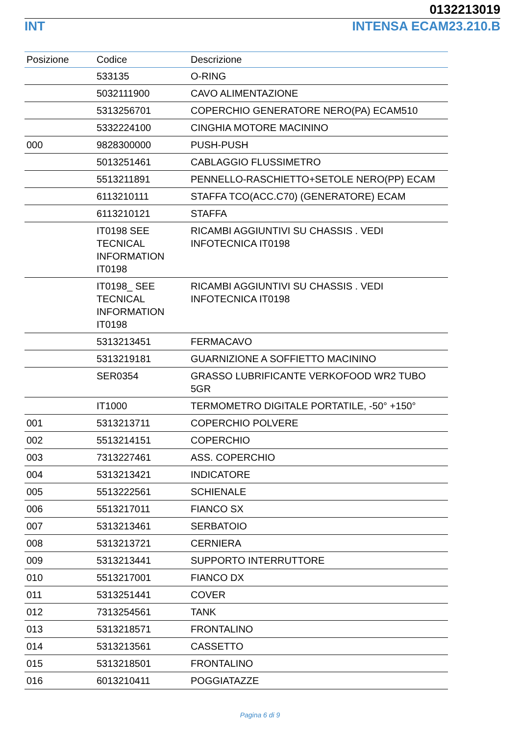0132213019
INT INTENSA ECAM23.210.B
| Posizione | Codice | Descrizione |
| --- | --- | --- |
| | 533135 | O-RING |
| | 5032111900 | CAVO ALIMENTAZIONE |
| | 5313256701 | COPERCHIO GENERATORE NERO(PA) ECAM510 |
| | 5332224100 | CINGHIA MOTORE MACININO |
| 000 | 9828300000 | PUSH-PUSH |
| | 5013251461 | CABLAGGIO FLUSSIMETRO |
| | 5513211891 | PENNELLO-RASCHIETTO+SETOLE NERO(PP) ECAM |
| | 6113210111 | STAFFA TCO(ACC.C70) (GENERATORE) ECAM |
| | 6113210121 | STAFFA |
| | IT0198 SEE TECNICAL INFORMATION IT0198 | RICAMBI AGGIUNTIVI SU CHASSIS . VEDI INFOTECNICA IT0198 |
| | IT0198_ SEE TECNICAL INFORMATION IT0198 | RICAMBI AGGIUNTIVI SU CHASSIS . VEDI INFOTECNICA IT0198 |
| | 5313213451 | FERMACAVO |
| | 5313219181 | GUARNIZIONE A SOFFIETTO MACININO |
| | SER0354 | GRASSO LUBRIFICANTE VERKOFOOD WR2 TUBO 5GR |
| | IT1000 | TERMOMETRO DIGITALE PORTATILE, -50° +150° |
| 001 | 5313213711 | COPERCHIO POLVERE |
| 002 | 5513214151 | COPERCHIO |
| 003 | 7313227461 | ASS. COPERCHIO |
| 004 | 5313213421 | INDICATORE |
| 005 | 5513222561 | SCHIENALE |
| 006 | 5513217011 | FIANCO SX |
| 007 | 5313213461 | SERBATOIO |
| 008 | 5313213721 | CERNIERA |
| 009 | 5313213441 | SUPPORTO INTERRUTTORE |
| 010 | 5513217001 | FIANCO DX |
| 011 | 5313251441 | COVER |
| 012 | 7313254561 | TANK |
| 013 | 5313218571 | FRONTALINO |
| 014 | 5313213561 | CASSETTO |
| 015 | 5313218501 | FRONTALINO |
| 016 | 6013210411 | POGGIATAZZE |
Pagina 6 di 9